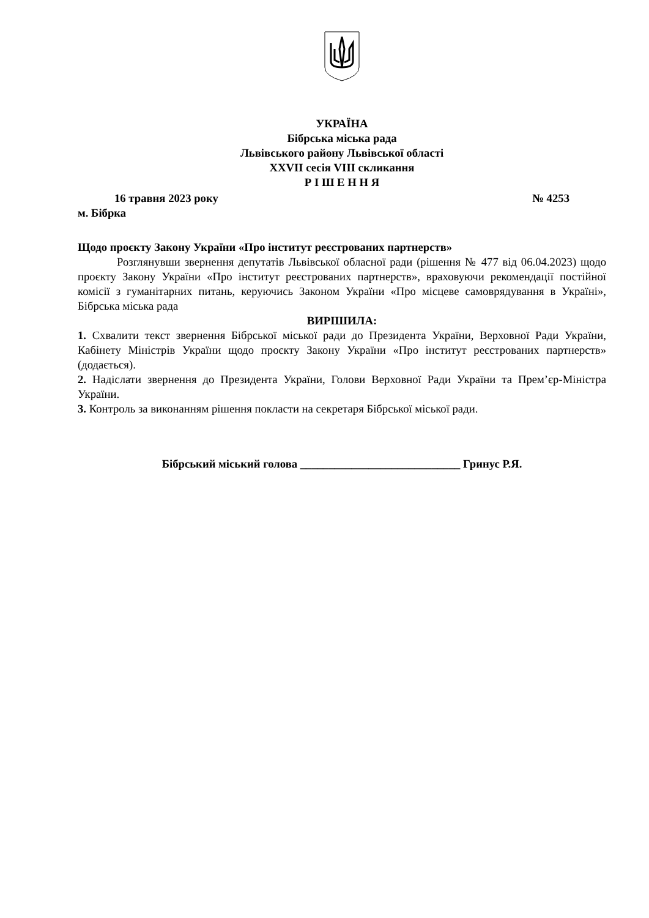УКРАЇНА
Бібрська міська рада
Львівського району Львівської області
XXVII сесія VIII скликання
Р І Ш Е Н Н Я
16 травня 2023 року № 4253
м. Бібрка
Щодо проєкту Закону України «Про інститут реєстрованих партнерств»
Розглянувши звернення депутатів Львівської обласної ради (рішення № 477 від 06.04.2023) щодо проєкту Закону України «Про інститут реєстрованих партнерств», враховуючи рекомендації постійної комісії з гуманітарних питань, керуючись Законом України «Про місцеве самоврядування в Україні», Бібрська міська рада
ВИРІШИЛА:
1. Схвалити текст звернення Бібрської міської ради до Президента України, Верховної Ради України, Кабінету Міністрів України щодо проєкту Закону України «Про інститут реєстрованих партнерств» (додається).
2. Надіслати звернення до Президента України, Голови Верховної Ради України та Прем’єр-Міністра України.
3. Контроль за виконанням рішення покласти на секретаря Бібрської міської ради.
Бібрський міський голова ____________________________ Гринус Р.Я.